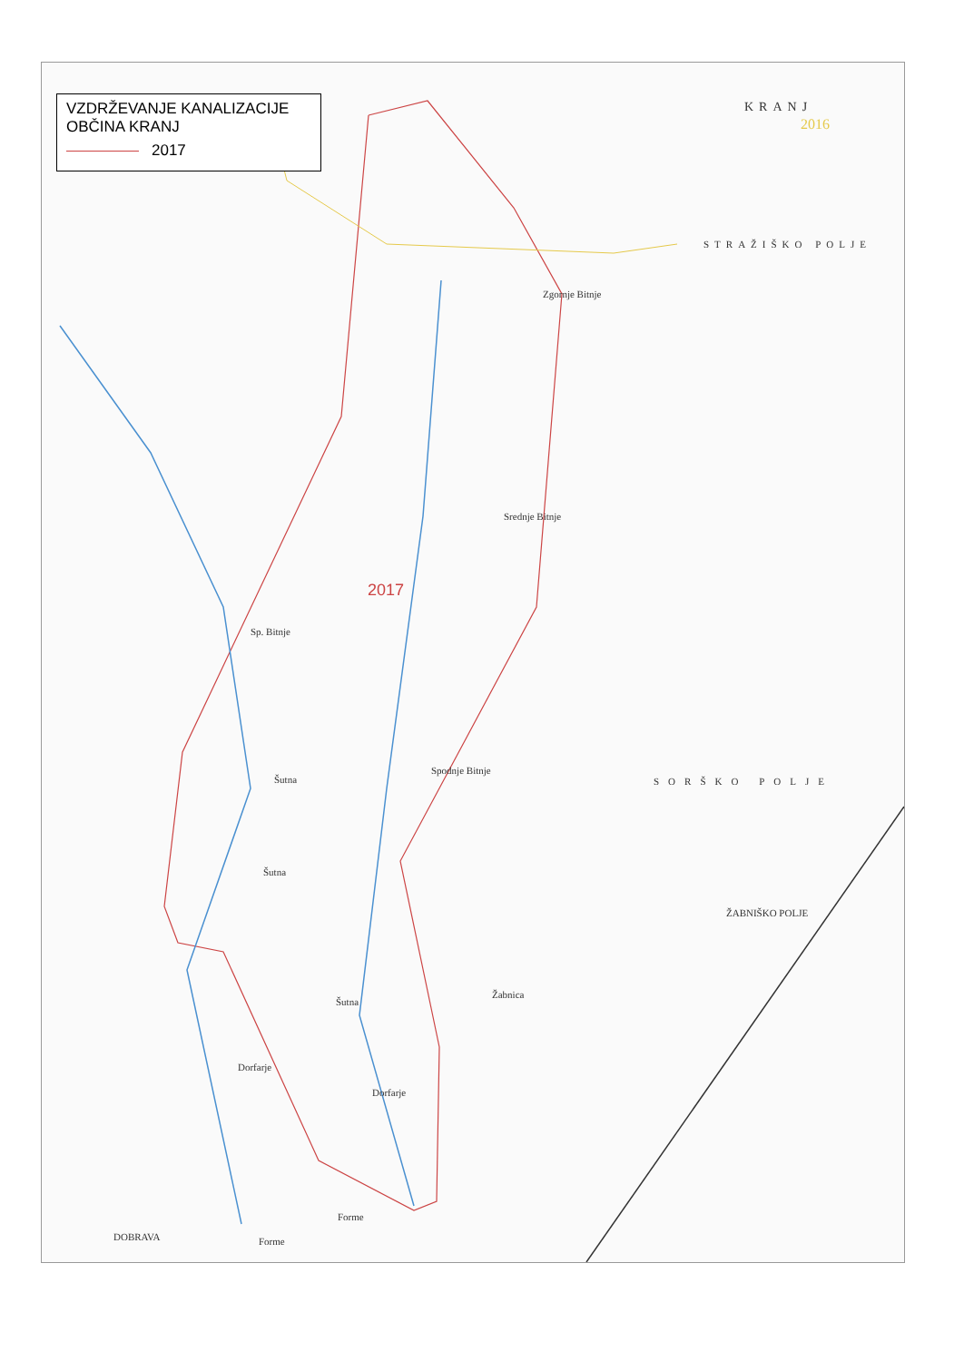VZDRŽEVANJE KANALIZACIJE
OBČINA KRANJ
2017
KRANJ
2016
STRAŽIŠKO POLJE
Zgornje Bitnje
Srednje Bitnje
2017
Sp. Bitnje
Spodnje Bitnje
SORŠKO POLJE
Šutna
Šutna
Šutna
Žabnica
Dorfarje
Dorfarje
Forme
Forme
ŽABNIŠKO POLJE
DOBRAVA